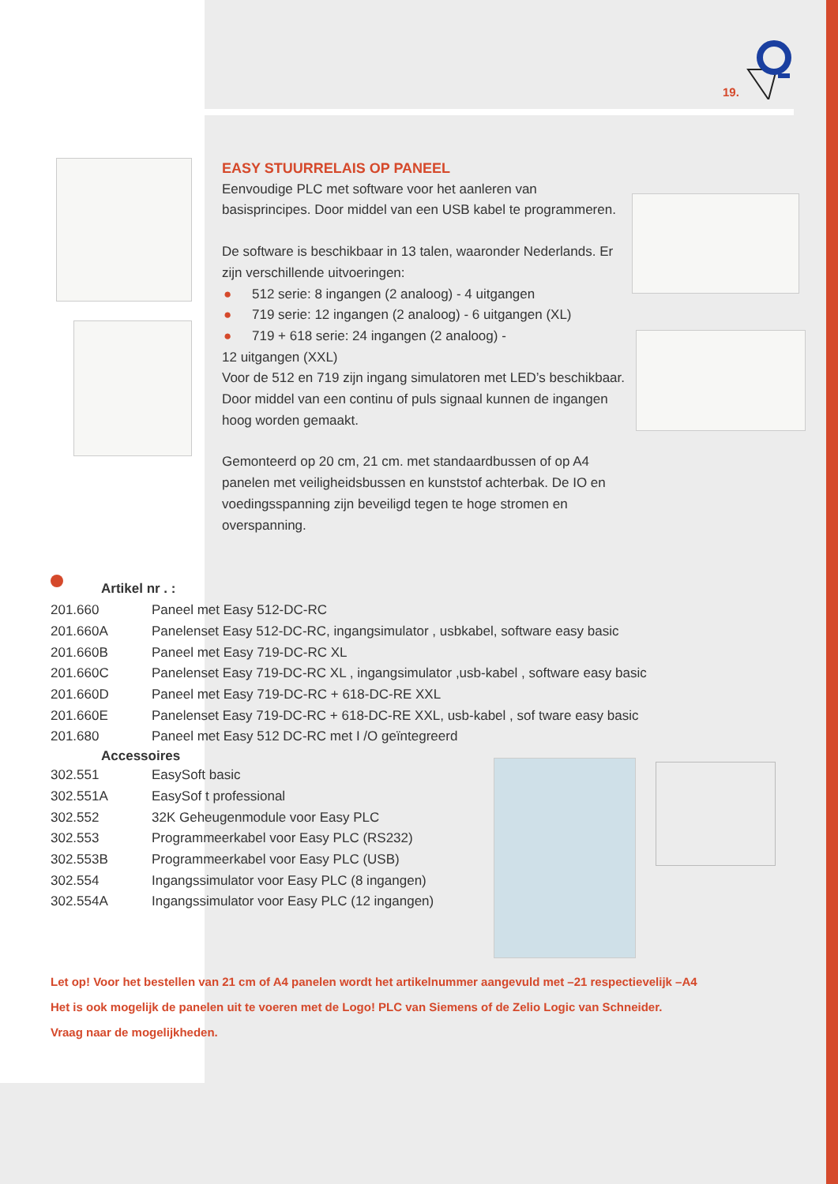19.
EASY STUURRELAIS OP PANEEL
Eenvoudige PLC met software voor het aanleren van basisprincipes. Door middel van een USB kabel te programmeren.
De software is beschikbaar in 13 talen, waaronder Nederlands. Er zijn verschillende uitvoeringen:
● 512 serie: 8 ingangen (2 analoog) - 4 uitgangen
● 719 serie: 12 ingangen (2 analoog) - 6 uitgangen (XL)
● 719 + 618 serie: 24 ingangen (2 analoog) -
12 uitgangen (XXL)
Voor de 512 en 719 zijn ingang simulatoren met LED’s beschikbaar. Door middel van een continu of puls signaal kunnen de ingangen hoog worden gemaakt.
Gemonteerd op 20 cm, 21 cm. met standaardbussen of op A4 panelen met veiligheidsbussen en kunststof achterbak. De IO en voedingsspanning zijn beveiligd tegen te hoge stromen en overspanning.
Artikel nr . :
| 201.660 | Paneel met Easy 512-DC-RC |
| 201.660A | Panelenset Easy 512-DC-RC, ingangsimulator , usbkabel, software easy basic |
| 201.660B | Paneel met Easy 719-DC-RC XL |
| 201.660C | Panelenset Easy 719-DC-RC XL , ingangsimulator ,usb-kabel , software easy basic |
| 201.660D | Paneel met Easy 719-DC-RC + 618-DC-RE XXL |
| 201.660E | Panelenset Easy 719-DC-RC + 618-DC-RE XXL, usb-kabel , sof tware easy basic |
| 201.680 | Paneel met Easy 512 DC-RC met I /O geïntegreerd |
| Accessoires | |
| 302.551 | EasySoft basic |
| 302.551A | EasySof t professional |
| 302.552 | 32K Geheugenmodule voor Easy PLC |
| 302.553 | Programmeerkabel voor Easy PLC (RS232) |
| 302.553B | Programmeerkabel voor Easy PLC (USB) |
| 302.554 | Ingangssimulator voor Easy PLC (8 ingangen) |
| 302.554A | Ingangssimulator voor Easy PLC (12 ingangen) |
Let op! Voor het bestellen van 21 cm of A4 panelen wordt het artikelnummer aangevuld met –21 respectievelijk –A4
Het is ook mogelijk de panelen uit te voeren met de Logo! PLC van Siemens of de Zelio Logic van Schneider.
Vraag naar de mogelijkheden.